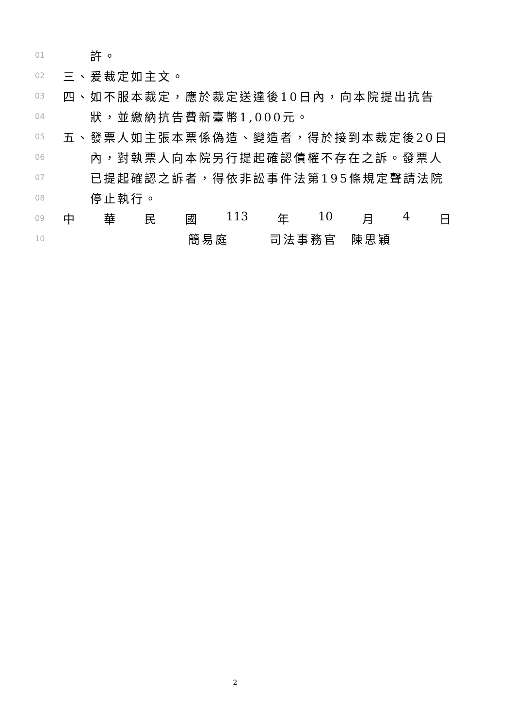01 許。
02 三、爰裁定如主文。
03 四、如不服本裁定，應於裁定送達後10日內，向本院提出抗告
04 狀，並繳納抗告費新臺幣1,000元。
05 五、發票人如主張本票係偽造、變造者，得於接到本裁定後20日
06 內，對執票人向本院另行提起確認債權不存在之訴。發票人
07 已提起確認之訴者，得依非訟事件法第195條規定聲請法院
08 停止執行。
09 中 華 民 國 113 年 10 月 4 日
10 簡易庭　　　司法事務官　陳思穎
2